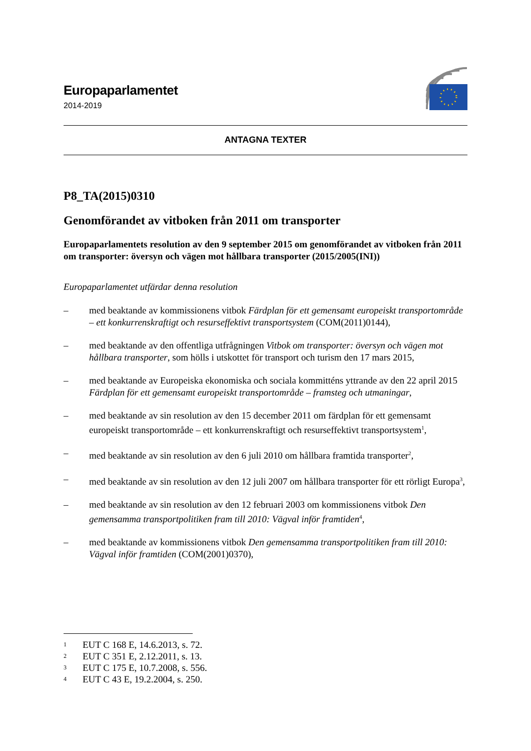Europaparlamentet
2014-2019
ANTAGNA TEXTER
P8_TA(2015)0310
Genomförandet av vitboken från 2011 om transporter
Europaparlamentets resolution av den 9 september 2015 om genomförandet av vitboken från 2011 om transporter: översyn och vägen mot hållbara transporter (2015/2005(INI))
Europaparlamentet utfärdar denna resolution
– med beaktande av kommissionens vitbok Färdplan för ett gemensamt europeiskt transportområde – ett konkurrenskraftigt och resurseffektivt transportsystem (COM(2011)0144),
– med beaktande av den offentliga utfrågningen Vitbok om transporter: översyn och vägen mot hållbara transporter, som hölls i utskottet för transport och turism den 17 mars 2015,
– med beaktande av Europeiska ekonomiska och sociala kommitténs yttrande av den 22 april 2015 Färdplan för ett gemensamt europeiskt transportområde – framsteg och utmaningar,
– med beaktande av sin resolution av den 15 december 2011 om färdplan för ett gemensamt europeiskt transportområde – ett konkurrenskraftigt och resurseffektivt transportsystem<sup>1</sup>,
– med beaktande av sin resolution av den 6 juli 2010 om hållbara framtida transporter<sup>2</sup>,
– med beaktande av sin resolution av den 12 juli 2007 om hållbara transporter för ett rörligt Europa<sup>3</sup>,
– med beaktande av sin resolution av den 12 februari 2003 om kommissionens vitbok Den gemensamma transportpolitiken fram till 2010: Vägval inför framtiden<sup>4</sup>,
– med beaktande av kommissionens vitbok Den gemensamma transportpolitiken fram till 2010: Vägval inför framtiden (COM(2001)0370),
1 EUT C 168 E, 14.6.2013, s. 72.
2 EUT C 351 E, 2.12.2011, s. 13.
3 EUT C 175 E, 10.7.2008, s. 556.
4 EUT C 43 E, 19.2.2004, s. 250.